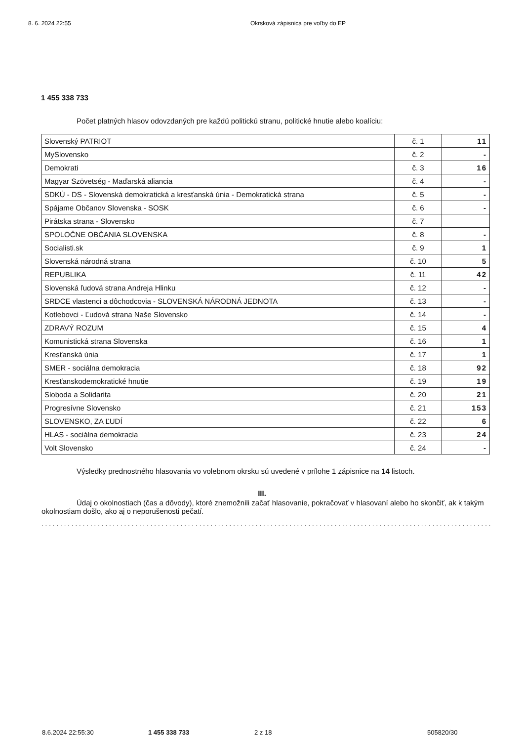8. 6. 2024 22:55 Okrsková zápisnica pre voľby do EP
1 455 338 733
Počet platných hlasov odovzdaných pre každú politickú stranu, politické hnutie alebo koalíciu:
| Slovenský PATRIOT | č. 1 | 11 |
| MySlovensko | č. 2 | - |
| Demokrati | č. 3 | 16 |
| Magyar Szövetség - Maďarská aliancia | č. 4 | - |
| SDKÚ - DS - Slovenská demokratická a kresťanská únia - Demokratická strana | č. 5 | - |
| Spájame Občanov Slovenska - SOSK | č. 6 | - |
| Pirátska strana - Slovensko | č. 7 | |
| SPOLOČNE OBČANIA SLOVENSKA | č. 8 | - |
| Socialisti.sk | č. 9 | 1 |
| Slovenská národná strana | č. 10 | 5 |
| REPUBLIKA | č. 11 | 42 |
| Slovenská ľudová strana Andreja Hlinku | č. 12 | - |
| SRDCE vlastenci a dôchodcovia - SLOVENSKÁ NÁRODNÁ JEDNOTA | č. 13 | - |
| Kotlebovci - Ľudová strana Naše Slovensko | č. 14 | - |
| ZDRAVÝ ROZUM | č. 15 | 4 |
| Komunistická strana Slovenska | č. 16 | 1 |
| Kresťanská únia | č. 17 | 1 |
| SMER - sociálna demokracia | č. 18 | 92 |
| Kresťanskodemokratické hnutie | č. 19 | 19 |
| Sloboda a Solidarita | č. 20 | 21 |
| Progresívne Slovensko | č. 21 | 153 |
| SLOVENSKO, ZA ĽUDÍ | č. 22 | 6 |
| HLAS - sociálna demokracia | č. 23 | 24 |
| Volt Slovensko | č. 24 | - |
Výsledky prednostného hlasovania vo volebnom okrsku sú uvedené v prílohe 1 zápisnice na 14 listoch.
III.
Údaj o okolnostiach (čas a dôvody), ktoré znemožnili začať hlasovanie, pokračovať v hlasovaní alebo ho skončiť, ak k takým okolnostiam došlo, ako aj o neporušenosti pečatí.
........................................................................................................................
8.6.2024 22:55:30 1 455 338 733 2 z 18 505820/30